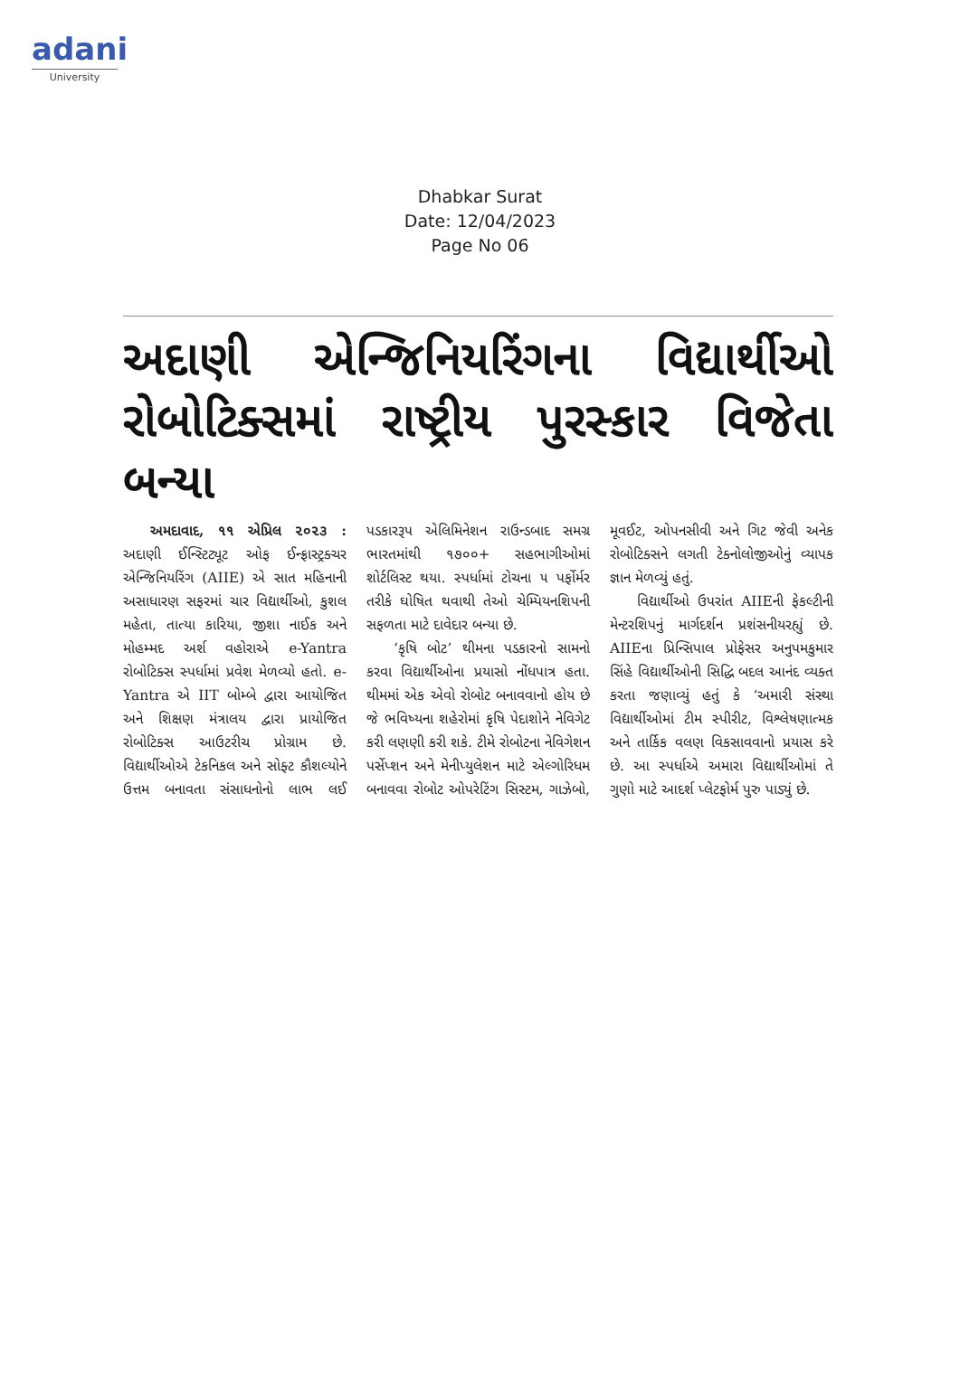adani
University
Dhabkar Surat
Date: 12/04/2023
Page No 06
અદાણી એન્જિનિયરિંગના વિદ્યાર્થીઓ રોબોટિક્સમાં રાષ્ટ્રીય પુરસ્કાર વિજેતા બન્યા
અમદાવાદ, ૧૧ એપ્રિલ ૨૦૨૩ : અદાણી ઈન્સ્ટિટ્યૂટ ઓફ ઈન્ફ્રાસ્ટ્રક્ચર એન્જિનિયરિંગ (AIIE) એ સાત મહિનાની અસાધારણ સફરમાં ચાર વિદ્યાર્થીઓ, કુશલ મહેતા, તાત્યા કારિયા, જીશા નાઈક અને મોહમ્મદ અર્શ વહોરાએ e-Yantra રોબોટિક્સ સ્પર્ધામાં પ્રવેશ મેળવ્યો હતો. e-Yantra એ IIT બોમ્બે દ્વારા આયોજિત અને શિક્ષણ મંત્રાલય દ્વારા પ્રાયોજિત રોબોટિક્સ આઉટરીચ પ્રોગ્રામ છે. વિદ્યાર્થીઓએ ટેકનિકલ અને સોફ્ટ કૌશલ્યોને ઉત્તમ બનાવતા સંસાધનોનો લાભ લઈ પડકારરૂપ એલિમિનેશન રાઉન્ડબાદ સમગ્ર ભારતમાંથી ૧૭૦૦+ સહભાગીઓમાં શોર્ટલિસ્ટ થયા. સ્પર્ધામાં ટોચના ૫ પર્ફોર્મર તરીકે ઘોષિત થવાથી તેઓ ચેમ્પિયનશિપની સફળતા માટે દાવેદાર બન્યા છે.
‘કૃષિ બોટ’ થીમના પડકારનો સામનો કરવા વિદ્યાર્થીઓના પ્રયાસો નોંધપાત્ર હતા. થીમમાં એક એવો રોબોટ બનાવવાનો હોય છે જે ભવિષ્યના શહેરોમાં કૃષિ પેદાશોને નેવિગેટ કરી લણણી કરી શકે. ટીમે રોબોટના નેવિગેશન પર્સેપ્શન અને મેનીપ્યુલેશન માટે એલ્ગોરિધમ બનાવવા રોબોટ ઓપરેટિંગ સિસ્ટમ, ગાઝેબો, મૂવઈટ, ઓપનસીવી અને ગિટ જેવી અનેક રોબોટિક્સને લગતી ટેક્નોલોજીઓનું વ્યાપક જ્ઞાન મેળવ્યું હતું.
વિદ્યાર્થીઓ ઉપરાંત AIIEની ફેકલ્ટીની મેન્ટરશિપનું માર્ગદર્શન પ્રશંસનીયરહ્યું છે. AIIEના પ્રિન્સિપાલ પ્રોફેસર અનુપમકુમાર સિંહે વિદ્યાર્થીઓની સિદ્ધિ બદલ આનંદ વ્યક્ત કરતા જણાવ્યું હતું કે ‘અમારી સંસ્થા વિદ્યાર્થીઓમાં ટીમ સ્પીરીટ, વિશ્લેષણાત્મક અને તાર્કિક વલણ વિકસાવવાનો પ્રયાસ કરે છે. આ સ્પર્ધાએ અમારા વિદ્યાર્થીઓમાં તે ગુણો માટે આદર્શ પ્લેટફોર્મ પુરુ પાડ્યું છે.